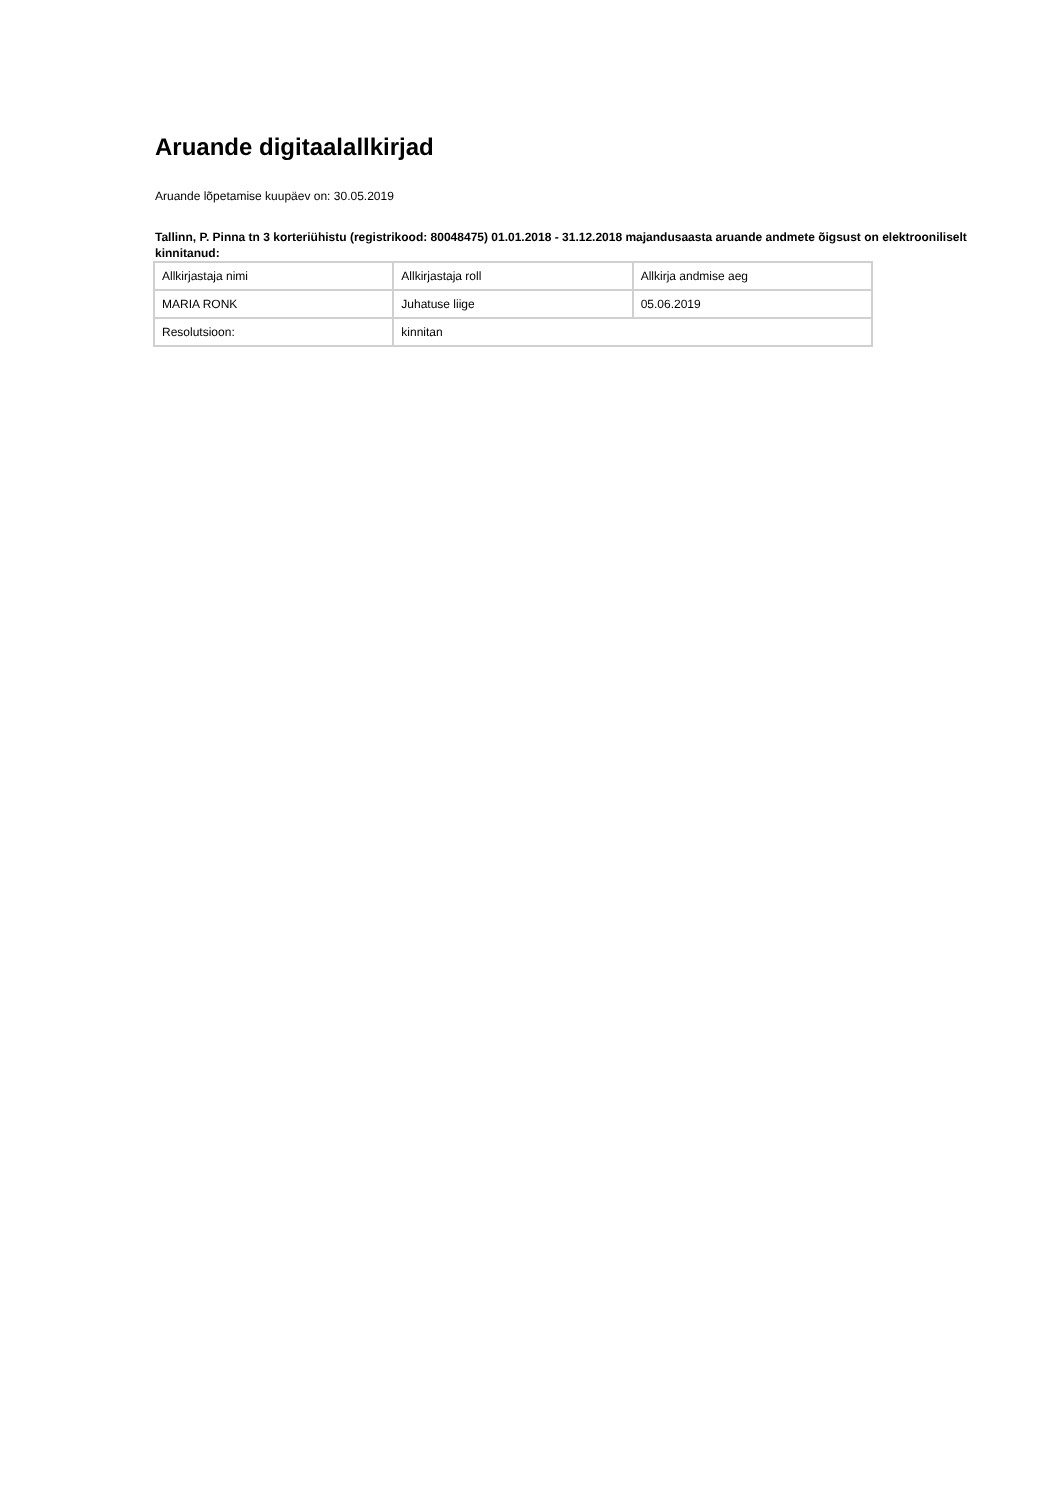Aruande digitaalallkirjad
Aruande lõpetamise kuupäev on: 30.05.2019
Tallinn, P. Pinna tn 3 korteriühistu (registrikood: 80048475) 01.01.2018 - 31.12.2018 majandusaasta aruande andmete õigsust on elektrooniliselt kinnitanud:
| Allkirjastaja nimi | Allkirjastaja roll | Allkirja andmise aeg |
| MARIA RONK | Juhatuse liige | 05.06.2019 |
| Resolutsioon: | kinnitan | |